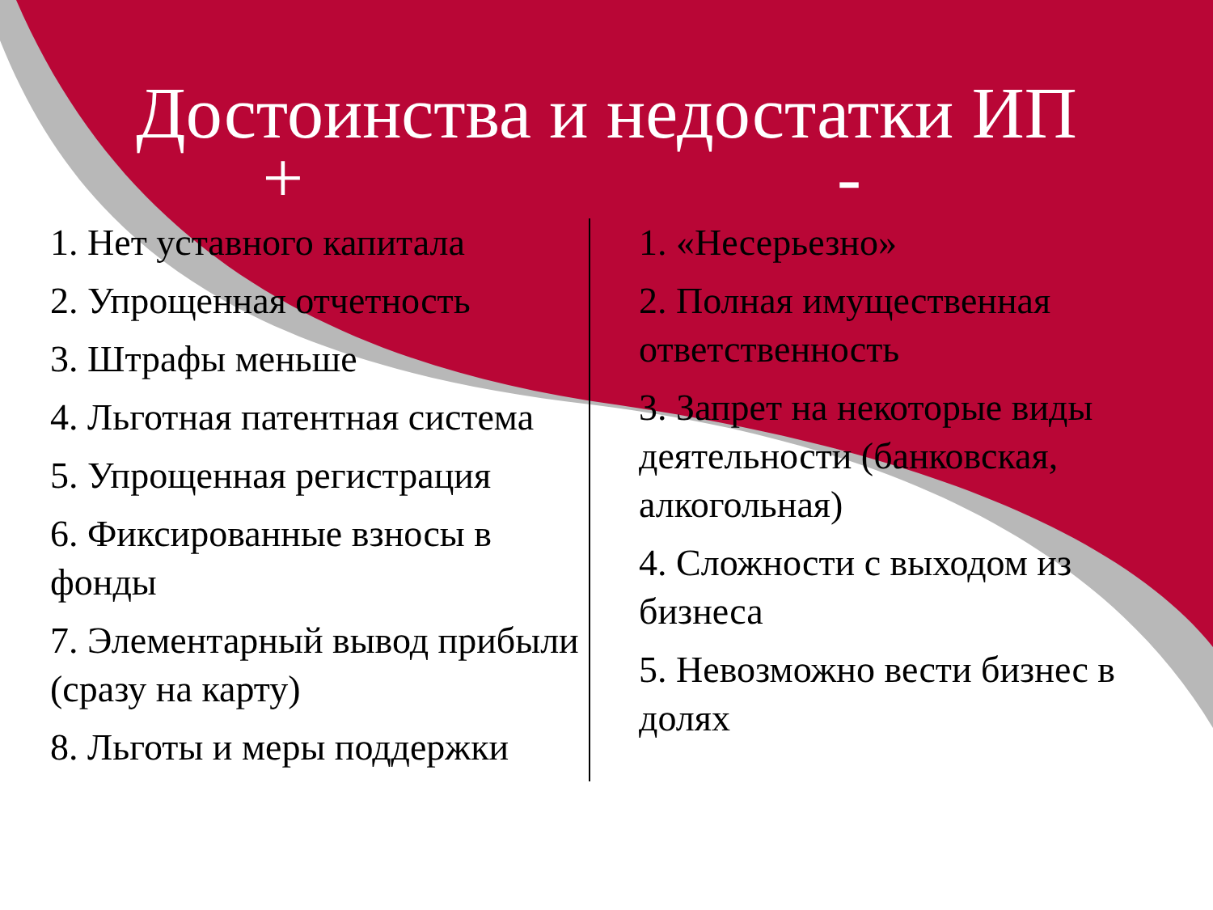Достоинства и недостатки ИП
+ -
1. Нет уставного капитала
2. Упрощенная отчетность
3. Штрафы меньше
4. Льготная патентная система
5. Упрощенная регистрация
6. Фиксированные взносы в фонды
7. Элементарный вывод прибыли (сразу на карту)
8. Льготы и меры поддержки
1. «Несерьезно»
2. Полная имущественная ответственность
3. Запрет на некоторые виды деятельности (банковская, алкогольная)
4. Сложности с выходом из бизнеса
5. Невозможно вести бизнес в долях